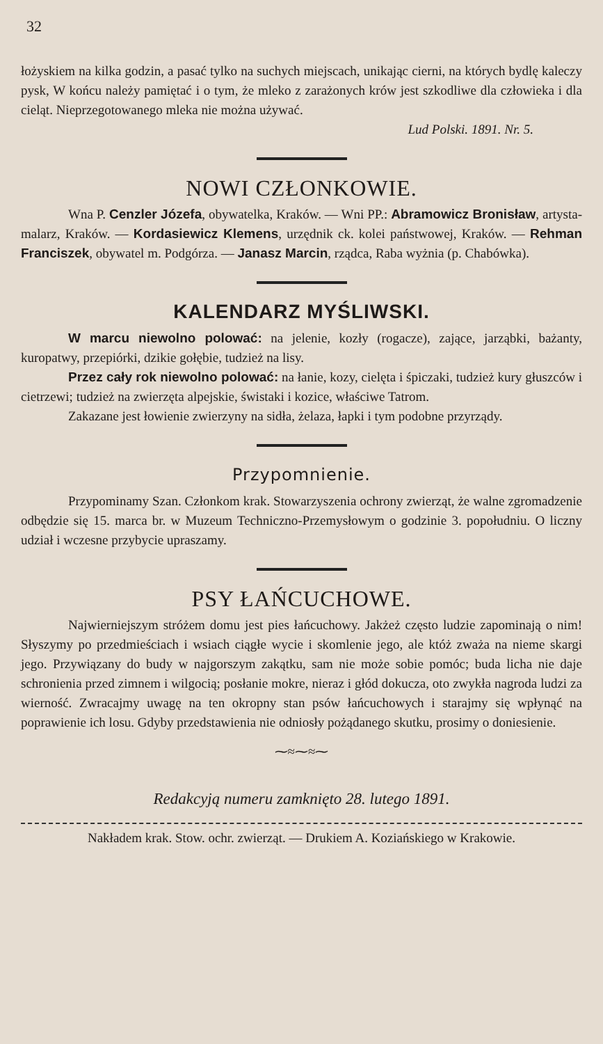32
łożyskiem na kilka godzin, a pasać tylko na suchych miejscach, unikając cierni, na których bydlę kaleczy pysk, W końcu należy pamiętać i o tym, że mleko z zarażonych krów jest szkodliwe dla człowieka i dla cieląt. Nieprzegotowanego mleka nie można używać.
Lud Polski. 1891. Nr. 5.
NOWI CZŁONKOWIE.
Wna P. Cenzler Józefa, obywatelka, Kraków. — Wni PP.: Abramowicz Bronisław, artysta-malarz, Kraków. — Kordasiewicz Klemens, urzędnik ck. kolei państwowej, Kraków. — Rehman Franciszek, obywatel m. Podgórza. — Janasz Marcin, rządca, Raba wyżnia (p. Chabówka).
KALENDARZ MYŚLIWSKI.
W marcu niewolno polować: na jelenie, kozły (rogacze), zające, jarząbki, bażanty, kuropatwy, przepiórki, dzikie gołębie, tudzież na lisy.
Przez cały rok niewolno polować: na łanie, kozy, cielęta i śpiczaki, tudzież kury głuszców i cietrzewi; tudzież na zwierzęta alpejskie, świstaki i kozice, właściwe Tatrom.
Zakazane jest łowienie zwierzyny na sidła, żelaza, łapki i tym podobne przyrządy.
Przypomnienie.
Przypominamy Szan. Członkom krak. Stowarzyszenia ochrony zwierząt, że walne zgromadzenie odbędzie się 15. marca br. w Muzeum Techniczno-Przemysłowym o godzinie 3. popołudniu. O liczny udział i wczesne przybycie upraszamy.
PSY ŁAŃCUCHOWE.
Najwierniejszym stróżem domu jest pies łańcuchowy. Jakżeż często ludzie zapominają o nim! Słyszymy po przedmieściach i wsiach ciągłe wycie i skomlenie jego, ale któż zważa na nieme skargi jego. Przywiązany do budy w najgorszym zakątku, sam nie może sobie pomóc; buda licha nie daje schronienia przed zimnem i wilgocią; posłanie mokre, nieraz i głód dokucza, oto zwykła nagroda ludzi za wierność. Zwracajmy uwagę na ten okropny stan psów łańcuchowych i starajmy się wpłynąć na poprawienie ich losu. Gdyby przedstawienia nie odniosły pożądanego skutku, prosimy o doniesienie.
⁓≈⁓≈⁓
Redakcyją numeru zamknięto 28. lutego 1891.
Nakładem krak. Stow. ochr. zwierząt. — Drukiem A. Koziańskiego w Krakowie.